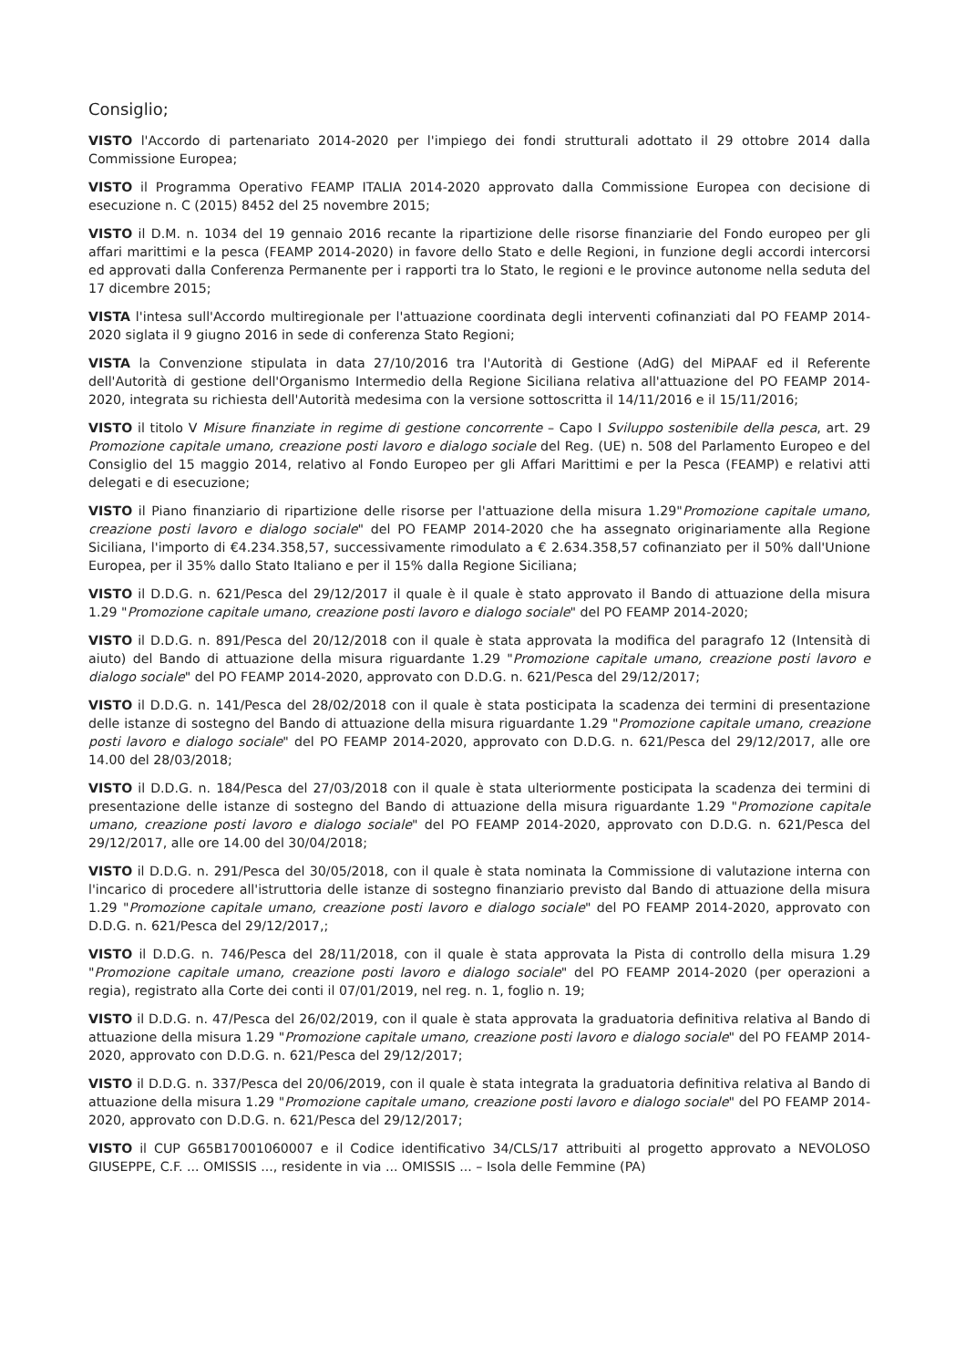Consiglio;
VISTO l'Accordo di partenariato 2014-2020 per l'impiego dei fondi strutturali adottato il 29 ottobre 2014 dalla Commissione Europea;
VISTO il Programma Operativo FEAMP ITALIA 2014-2020 approvato dalla Commissione Europea con decisione di esecuzione n. C (2015) 8452 del 25 novembre 2015;
VISTO il D.M. n. 1034 del 19 gennaio 2016 recante la ripartizione delle risorse finanziarie del Fondo europeo per gli affari marittimi e la pesca (FEAMP 2014-2020) in favore dello Stato e delle Regioni, in funzione degli accordi intercorsi ed approvati dalla Conferenza Permanente per i rapporti tra lo Stato, le regioni e le province autonome nella seduta del 17 dicembre 2015;
VISTA l'intesa sull'Accordo multiregionale per l'attuazione coordinata degli interventi cofinanziati dal PO FEAMP 2014-2020 siglata il 9 giugno 2016 in sede di conferenza Stato Regioni;
VISTA la Convenzione stipulata in data 27/10/2016 tra l'Autorità di Gestione (AdG) del MiPAAF ed il Referente dell'Autorità di gestione dell'Organismo Intermedio della Regione Siciliana relativa all'attuazione del PO FEAMP 2014-2020, integrata su richiesta dell'Autorità medesima con la versione sottoscritta il 14/11/2016 e il 15/11/2016;
VISTO il titolo V Misure finanziate in regime di gestione concorrente – Capo I Sviluppo sostenibile della pesca, art. 29 Promozione capitale umano, creazione posti lavoro e dialogo sociale del Reg. (UE) n. 508 del Parlamento Europeo e del Consiglio del 15 maggio 2014, relativo al Fondo Europeo per gli Affari Marittimi e per la Pesca (FEAMP) e relativi atti delegati e di esecuzione;
VISTO il Piano finanziario di ripartizione delle risorse per l'attuazione della misura 1.29"Promozione capitale umano, creazione posti lavoro e dialogo sociale" del PO FEAMP 2014-2020 che ha assegnato originariamente alla Regione Siciliana, l'importo di €4.234.358,57, successivamente rimodulato a € 2.634.358,57 cofinanziato per il 50% dall'Unione Europea, per il 35% dallo Stato Italiano e per il 15% dalla Regione Siciliana;
VISTO il D.D.G. n. 621/Pesca del 29/12/2017 il quale è il quale è stato approvato il Bando di attuazione della misura 1.29 "Promozione capitale umano, creazione posti lavoro e dialogo sociale" del PO FEAMP 2014-2020;
VISTO il D.D.G. n. 891/Pesca del 20/12/2018 con il quale è stata approvata la modifica del paragrafo 12 (Intensità di aiuto) del Bando di attuazione della misura riguardante 1.29 "Promozione capitale umano, creazione posti lavoro e dialogo sociale" del PO FEAMP 2014-2020, approvato con D.D.G. n. 621/Pesca del 29/12/2017;
VISTO il D.D.G. n. 141/Pesca del 28/02/2018 con il quale è stata posticipata la scadenza dei termini di presentazione delle istanze di sostegno del Bando di attuazione della misura riguardante 1.29 "Promozione capitale umano, creazione posti lavoro e dialogo sociale" del PO FEAMP 2014-2020, approvato con D.D.G. n. 621/Pesca del 29/12/2017, alle ore 14.00 del 28/03/2018;
VISTO il D.D.G. n. 184/Pesca del 27/03/2018 con il quale è stata ulteriormente posticipata la scadenza dei termini di presentazione delle istanze di sostegno del Bando di attuazione della misura riguardante 1.29 "Promozione capitale umano, creazione posti lavoro e dialogo sociale" del PO FEAMP 2014-2020, approvato con D.D.G. n. 621/Pesca del 29/12/2017, alle ore 14.00 del 30/04/2018;
VISTO il D.D.G. n. 291/Pesca del 30/05/2018, con il quale è stata nominata la Commissione di valutazione interna con l'incarico di procedere all'istruttoria delle istanze di sostegno finanziario previsto dal Bando di attuazione della misura 1.29 "Promozione capitale umano, creazione posti lavoro e dialogo sociale" del PO FEAMP 2014-2020, approvato con D.D.G. n. 621/Pesca del 29/12/2017,;
VISTO il D.D.G. n. 746/Pesca del 28/11/2018, con il quale è stata approvata la Pista di controllo della misura 1.29 "Promozione capitale umano, creazione posti lavoro e dialogo sociale" del PO FEAMP 2014-2020 (per operazioni a regia), registrato alla Corte dei conti il 07/01/2019, nel reg. n. 1, foglio n. 19;
VISTO il D.D.G. n. 47/Pesca del 26/02/2019, con il quale è stata approvata la graduatoria definitiva relativa al Bando di attuazione della misura 1.29 "Promozione capitale umano, creazione posti lavoro e dialogo sociale" del PO FEAMP 2014-2020, approvato con D.D.G. n. 621/Pesca del 29/12/2017;
VISTO il D.D.G. n. 337/Pesca del 20/06/2019, con il quale è stata integrata la graduatoria definitiva relativa al Bando di attuazione della misura 1.29 "Promozione capitale umano, creazione posti lavoro e dialogo sociale" del PO FEAMP 2014-2020, approvato con D.D.G. n. 621/Pesca del 29/12/2017;
VISTO il CUP G65B17001060007 e il Codice identificativo 34/CLS/17 attribuiti al progetto approvato a NEVOLOSO GIUSEPPE, C.F. ... OMISSIS ..., residente in via ... OMISSIS ... – Isola delle Femmine (PA)